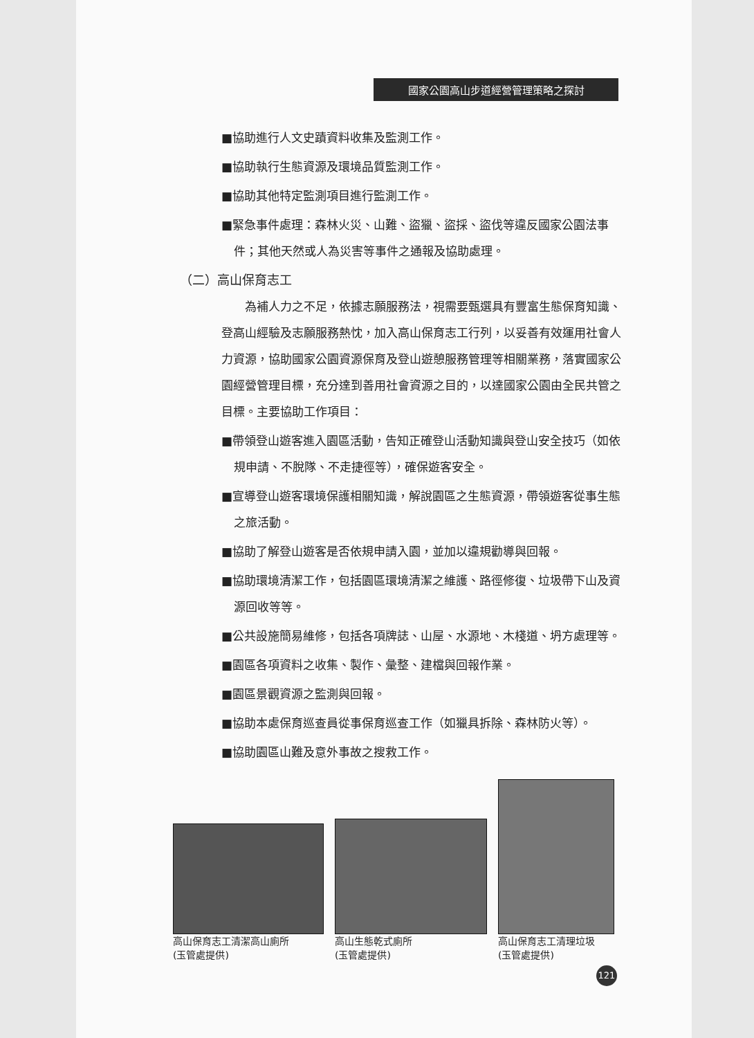國家公園高山步道經營管理策略之探討
■協助進行人文史蹟資料收集及監測工作。
■協助執行生態資源及環境品質監測工作。
■協助其他特定監測項目進行監測工作。
■緊急事件處理：森林火災、山難、盜獵、盜採、盜伐等違反國家公園法事件；其他天然或人為災害等事件之通報及協助處理。
（二）高山保育志工
　　為補人力之不足，依據志願服務法，視需要甄選具有豐富生態保育知識、登高山經驗及志願服務熱忱，加入高山保育志工行列，以妥善有效運用社會人力資源，協助國家公園資源保育及登山遊憩服務管理等相關業務，落實國家公園經營管理目標，充分達到善用社會資源之目的，以達國家公園由全民共管之目標。主要協助工作項目：
■帶領登山遊客進入園區活動，告知正確登山活動知識與登山安全技巧（如依規申請、不脫隊、不走捷徑等），確保遊客安全。
■宣導登山遊客環境保護相關知識，解說園區之生態資源，帶領遊客從事生態之旅活動。
■協助了解登山遊客是否依規申請入園，並加以違規勸導與回報。
■協助環境清潔工作，包括園區環境清潔之維護、路徑修復、垃圾帶下山及資源回收等等。
■公共設施簡易維修，包括各項牌誌、山屋、水源地、木棧道、坍方處理等。
■園區各項資料之收集、製作、彙整、建檔與回報作業。
■園區景觀資源之監測與回報。
■協助本處保育巡查員從事保育巡查工作（如獵具拆除、森林防火等）。
■協助園區山難及意外事故之搜救工作。
高山保育志工清潔高山廁所
(玉管處提供)
高山生態乾式廁所
(玉管處提供)
高山保育志工清理垃圾
(玉管處提供)
121